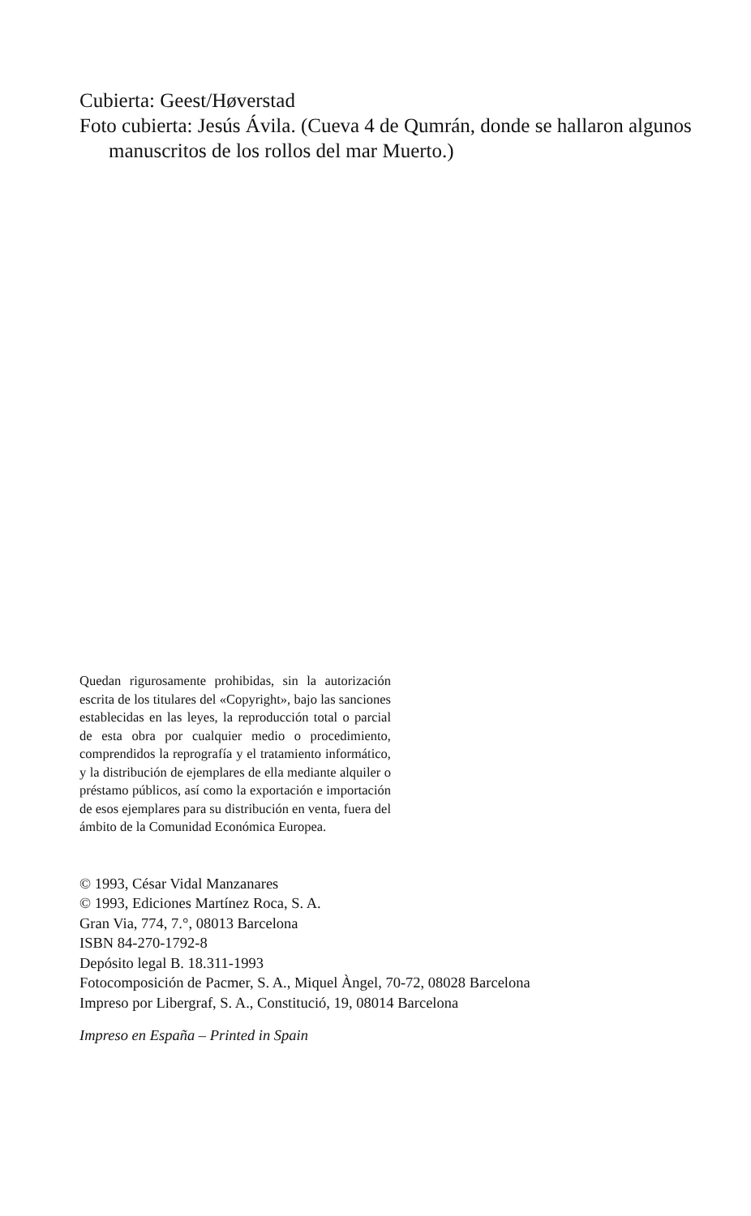Cubierta: Geest/Høverstad
Foto cubierta: Jesús Ávila. (Cueva 4 de Qumrán, donde se hallaron algunos manuscritos de los rollos del mar Muerto.)
Quedan rigurosamente prohibidas, sin la autori­zación escrita de los titulares del «Copyright», bajo las sanciones establecidas en las leyes, la reproducción total o parcial de esta obra por cualquier medio o procedimiento, comprendidos la reprografía y el tratamiento informático, y la distribución de ejemplares de ella mediante al­quiler o préstamo públicos, así como la exporta­ción e importación de esos ejemplares para su distribución en venta, fuera del ámbito de la Co­munidad Económica Europea.
© 1993, César Vidal Manzanares
© 1993, Ediciones Martínez Roca, S. A.
Gran Via, 774, 7.°, 08013 Barcelona
ISBN 84-270-1792-8
Depósito legal B. 18.311-1993
Fotocomposición de Pacmer, S. A., Miquel Àngel, 70-72, 08028 Barcelona
Impreso por Libergraf, S. A., Constitució, 19, 08014 Barcelona
Impreso en España – Printed in Spain